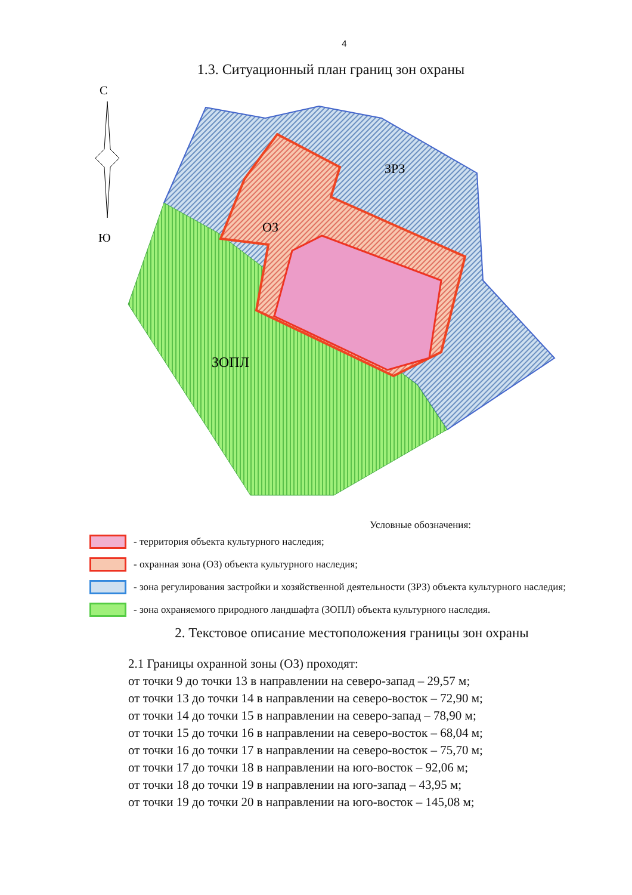4
1.3. Ситуационный план границ зон охраны
ЗРЗ
ОЗ
ЗОПЛ
С
Ю
Условные обозначения:
- территория объекта культурного наследия;
- охранная зона (ОЗ) объекта культурного наследия;
- зона регулирования застройки и хозяйственной деятельности (ЗРЗ) объекта культурного наследия;
- зона охраняемого природного ландшафта (ЗОПЛ) объекта культурного наследия.
2. Текстовое описание местоположения границы зон охраны
2.1 Границы охранной зоны (ОЗ) проходят:
от точки 9 до точки 13 в направлении на северо-запад – 29,57 м;
от точки 13 до точки 14 в направлении на северо-восток – 72,90 м;
от точки 14 до точки 15 в направлении на северо-запад – 78,90 м;
от точки 15 до точки 16 в направлении на северо-восток – 68,04 м;
от точки 16 до точки 17 в направлении на северо-восток – 75,70 м;
от точки 17 до точки 18 в направлении на юго-восток – 92,06 м;
от точки 18 до точки 19 в направлении на юго-запад – 43,95 м;
от точки 19 до точки 20 в направлении на юго-восток – 145,08 м;